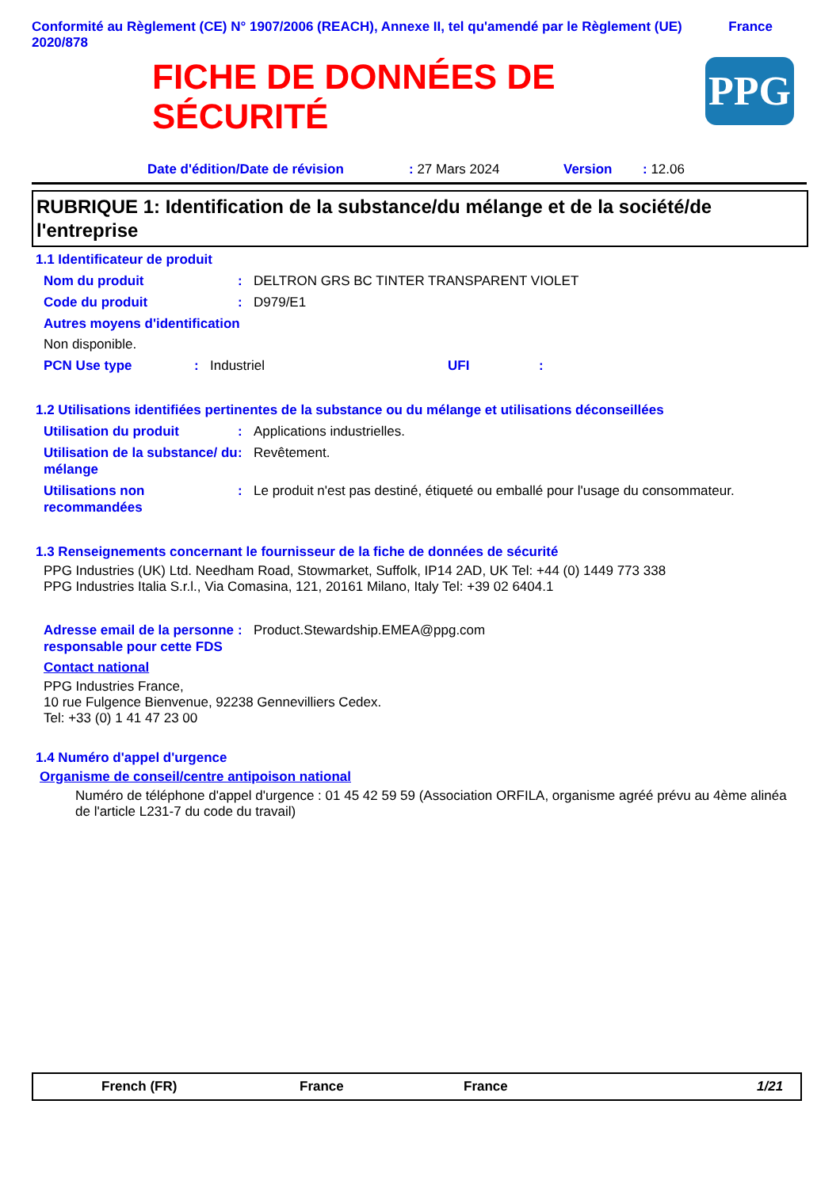Conformité au Règlement (CE) N° 1907/2006 (REACH), Annexe II, tel qu'amendé par le Règlement (UE) 2020/878
France
FICHE DE DONNÉES DE
SÉCURITÉ
PPG
Date d'édition/Date de révision: 27 Mars 2024 Version: 12.06
RUBRIQUE 1: Identification de la substance/du mélange et de la société/de l'entreprise
1.1 Identificateur de produit
Nom du produit: DELTRON GRS BC TINTER TRANSPARENT VIOLET
Code du produit: D979/E1
Autres moyens d'identification
Non disponible.
PCN Use type: Industriel UFI:
1.2 Utilisations identifiées pertinentes de la substance ou du mélange et utilisations déconseillées
Utilisation du produit: Applications industrielles.
Utilisation de la substance/ du mélange: Revêtement.
Utilisations non recommandées: Le produit n'est pas destiné, étiqueté ou emballé pour l'usage du consommateur.
1.3 Renseignements concernant le fournisseur de la fiche de données de sécurité
PPG Industries (UK) Ltd. Needham Road, Stowmarket, Suffolk, IP14 2AD, UK Tel: +44 (0) 1449 773 338
PPG Industries Italia S.r.l., Via Comasina, 121, 20161 Milano, Italy Tel: +39 02 6404.1
Adresse email de la personne responsable pour cette FDS: Product.Stewardship.EMEA@ppg.com
Contact national
PPG Industries France,
10 rue Fulgence Bienvenue, 92238 Gennevilliers Cedex.
Tel: +33 (0) 1 41 47 23 00
1.4 Numéro d'appel d'urgence
Organisme de conseil/centre antipoison national
Numéro de téléphone d'appel d'urgence : 01 45 42 59 59 (Association ORFILA, organisme agréé prévu au 4ème alinéa de l'article L231-7 du code du travail)
French (FR) France France 1/21